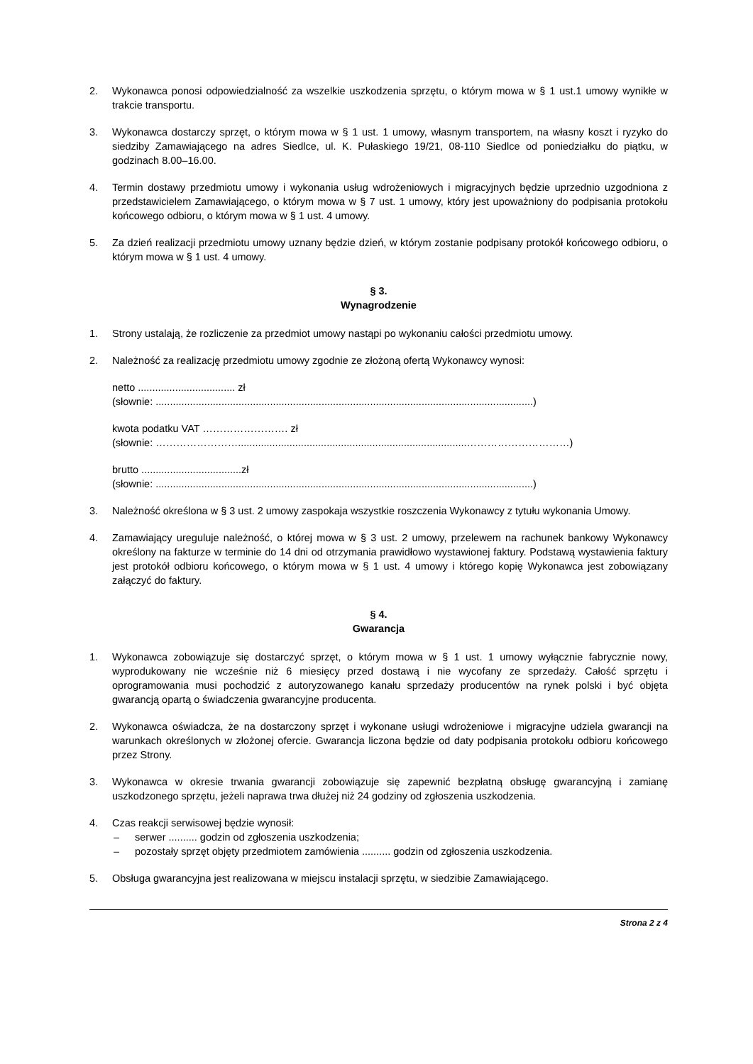2. Wykonawca ponosi odpowiedzialność za wszelkie uszkodzenia sprzętu, o którym mowa w § 1 ust.1 umowy wynikłe w trakcie transportu.
3. Wykonawca dostarczy sprzęt, o którym mowa w § 1 ust. 1 umowy, własnym transportem, na własny koszt i ryzyko do siedziby Zamawiającego na adres Siedlce, ul. K. Pułaskiego 19/21, 08-110 Siedlce od poniedziałku do piątku, w godzinach 8.00–16.00.
4. Termin dostawy przedmiotu umowy i wykonania usług wdrożeniowych i migracyjnych będzie uprzednio uzgodniona z przedstawicielem Zamawiającego, o którym mowa w § 7 ust. 1 umowy, który jest upoważniony do podpisania protokołu końcowego odbioru, o którym mowa w § 1 ust. 4 umowy.
5. Za dzień realizacji przedmiotu umowy uznany będzie dzień, w którym zostanie podpisany protokół końcowego odbioru, o którym mowa w § 1 ust. 4 umowy.
§ 3.
Wynagrodzenie
1. Strony ustalają, że rozliczenie za przedmiot umowy nastąpi po wykonaniu całości przedmiotu umowy.
2. Należność za realizację przedmiotu umowy zgodnie ze złożoną ofertą Wykonawcy wynosi:
netto .................................. zł
(słownie: ....................................................................................................................................)
kwota podatku VAT ……………………. zł
(słownie: ……………………................................................................................…………………………)
brutto ...................................zł
(słownie: ....................................................................................................................................)
3. Należność określona w § 3 ust. 2 umowy zaspokaja wszystkie roszczenia Wykonawcy z tytułu wykonania Umowy.
4. Zamawiający ureguluje należność, o której mowa w § 3 ust. 2 umowy, przelewem na rachunek bankowy Wykonawcy określony na fakturze w terminie do 14 dni od otrzymania prawidłowo wystawionej faktury. Podstawą wystawienia faktury jest protokół odbioru końcowego, o którym mowa w § 1 ust. 4 umowy i którego kopię Wykonawca jest zobowiązany załączyć do faktury.
§ 4.
Gwarancja
1. Wykonawca zobowiązuje się dostarczyć sprzęt, o którym mowa w § 1 ust. 1 umowy wyłącznie fabrycznie nowy, wyprodukowany nie wcześnie niż 6 miesięcy przed dostawą i nie wycofany ze sprzedaży. Całość sprzętu i oprogramowania musi pochodzić z autoryzowanego kanału sprzedaży producentów na rynek polski i być objęta gwarancją opartą o świadczenia gwarancyjne producenta.
2. Wykonawca oświadcza, że na dostarczony sprzęt i wykonane usługi wdrożeniowe i migracyjne udziela gwarancji na warunkach określonych w złożonej ofercie. Gwarancja liczona będzie od daty podpisania protokołu odbioru końcowego przez Strony.
3. Wykonawca w okresie trwania gwarancji zobowiązuje się zapewnić bezpłatną obsługę gwarancyjną i zamianę uszkodzonego sprzętu, jeżeli naprawa trwa dłużej niż 24 godziny od zgłoszenia uszkodzenia.
4. Czas reakcji serwisowej będzie wynosił:
– serwer .......... godzin od zgłoszenia uszkodzenia;
– pozostały sprzęt objęty przedmiotem zamówienia .......... godzin od zgłoszenia uszkodzenia.
5. Obsługa gwarancyjna jest realizowana w miejscu instalacji sprzętu, w siedzibie Zamawiającego.
Strona 2 z 4